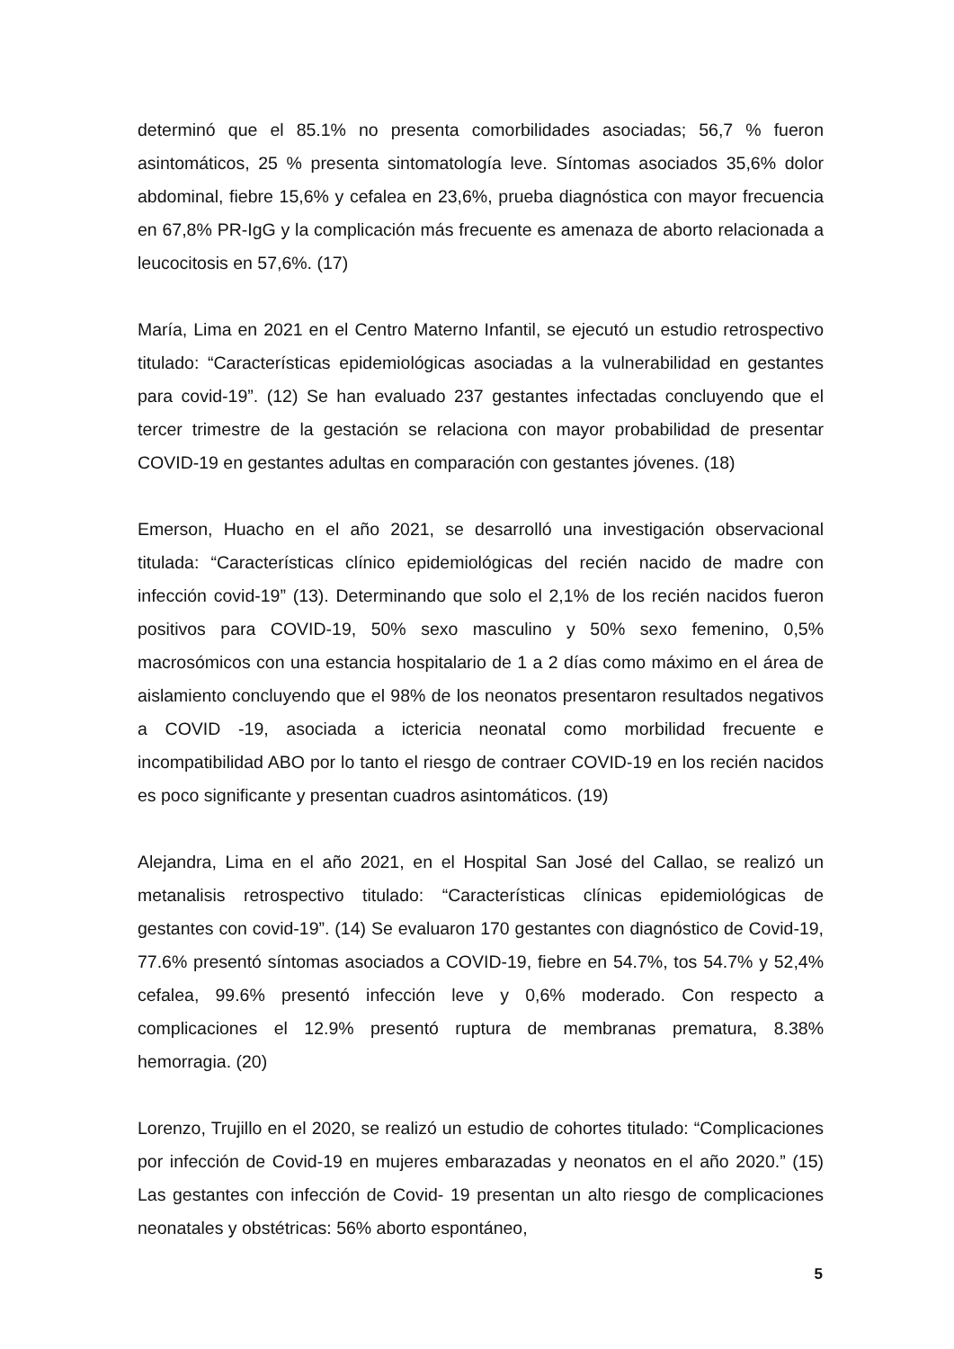determinó que el 85.1% no presenta comorbilidades asociadas; 56,7 % fueron asintomáticos, 25 % presenta sintomatología leve. Síntomas asociados 35,6% dolor abdominal, fiebre 15,6% y cefalea en 23,6%, prueba diagnóstica con mayor frecuencia en 67,8% PR-IgG y la complicación más frecuente es amenaza de aborto relacionada a leucocitosis en 57,6%. (17)
María, Lima en 2021 en el Centro Materno Infantil, se ejecutó un estudio retrospectivo titulado: “Características epidemiológicas asociadas a la vulnerabilidad en gestantes para covid-19”. (12) Se han evaluado 237 gestantes infectadas concluyendo que el tercer trimestre de la gestación se relaciona con mayor probabilidad de presentar COVID-19 en gestantes adultas en comparación con gestantes jóvenes. (18)
Emerson, Huacho en el año 2021, se desarrolló una investigación observacional titulada: “Características clínico epidemiológicas del recién nacido de madre con infección covid-19” (13). Determinando que solo el 2,1% de los recién nacidos fueron positivos para COVID-19, 50% sexo masculino y 50% sexo femenino, 0,5% macrosómicos con una estancia hospitalario de 1 a 2 días como máximo en el área de aislamiento concluyendo que el 98% de los neonatos presentaron resultados negativos a COVID -19, asociada a ictericia neonatal como morbilidad frecuente e incompatibilidad ABO por lo tanto el riesgo de contraer COVID-19 en los recién nacidos es poco significante y presentan cuadros asintomáticos. (19)
Alejandra, Lima en el año 2021, en el Hospital San José del Callao, se realizó un metanalisis retrospectivo titulado: “Características clínicas epidemiológicas de gestantes con covid-19”. (14) Se evaluaron 170 gestantes con diagnóstico de Covid-19, 77.6% presentó síntomas asociados a COVID-19, fiebre en 54.7%, tos 54.7% y 52,4% cefalea, 99.6% presentó infección leve y 0,6% moderado. Con respecto a complicaciones el 12.9% presentó ruptura de membranas prematura, 8.38% hemorragia. (20)
Lorenzo, Trujillo en el 2020, se realizó un estudio de cohortes titulado: “Complicaciones por infección de Covid-19 en mujeres embarazadas y neonatos en el año 2020.” (15) Las gestantes con infección de Covid- 19 presentan un alto riesgo de complicaciones neonatales y obstétricas: 56% aborto espontáneo,
5